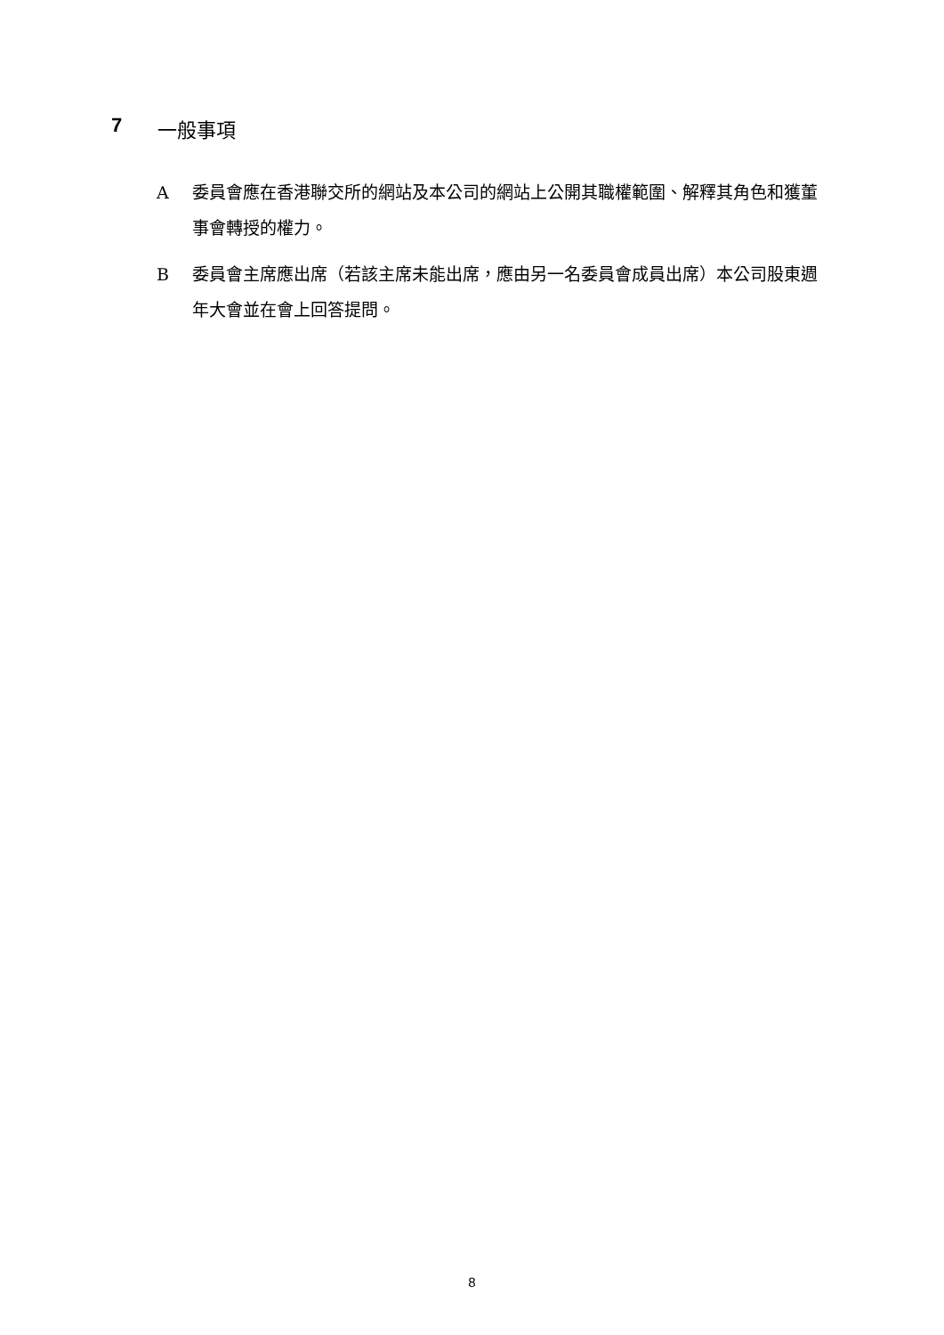7 一般事項
A委員會應在香港聯交所的網站及本公司的網站上公開其職權範圍、解釋其角色和獲董事會轉授的權力。
B委員會主席應出席（若該主席未能出席，應由另一名委員會成員出席）本公司股東週年大會並在會上回答提問。
8